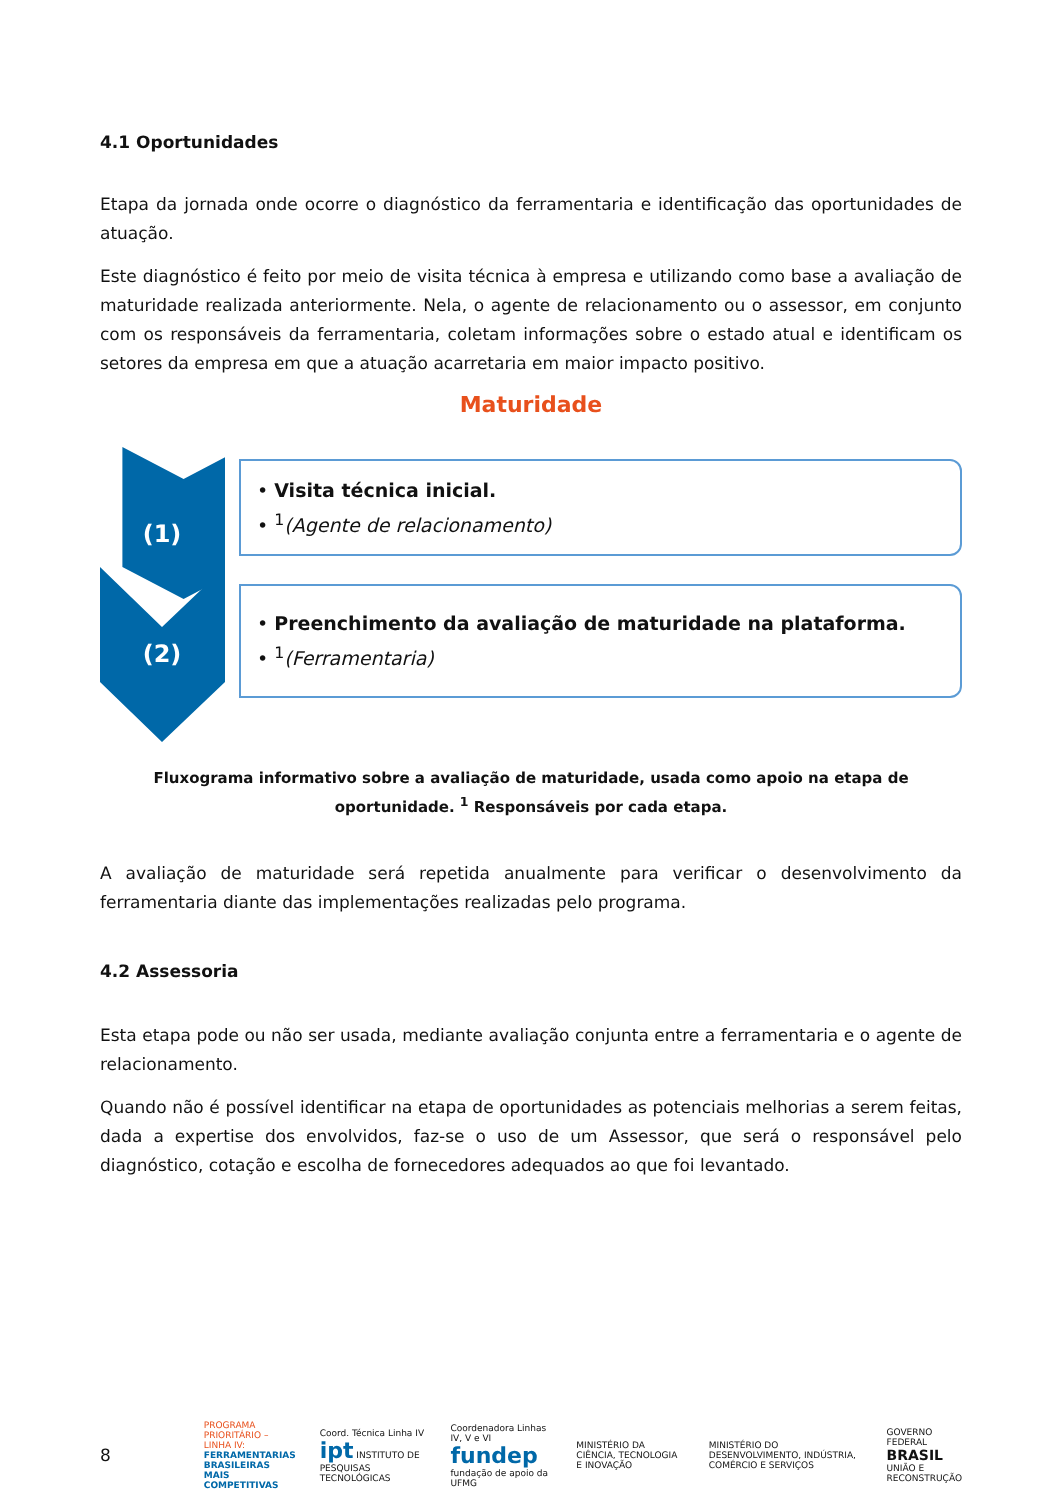4.1 Oportunidades
Etapa da jornada onde ocorre o diagnóstico da ferramentaria e identificação das oportunidades de atuação.
Este diagnóstico é feito por meio de visita técnica à empresa e utilizando como base a avaliação de maturidade realizada anteriormente. Nela, o agente de relacionamento ou o assessor, em conjunto com os responsáveis da ferramentaria, coletam informações sobre o estado atual e identificam os setores da empresa em que a atuação acarretaria em maior impacto positivo.
Maturidade
(1)
(2)
• Visita técnica inicial.
• <sup>1</sup>(Agente de relacionamento)
• Preenchimento da avaliação de maturidade na plataforma.
• <sup>1</sup>(Ferramentaria)
Fluxograma informativo sobre a avaliação de maturidade, usada como apoio na etapa de oportunidade. <sup>1</sup> Responsáveis por cada etapa.
A avaliação de maturidade será repetida anualmente para verificar o desenvolvimento da ferramentaria diante das implementações realizadas pelo programa.
4.2 Assessoria
Esta etapa pode ou não ser usada, mediante avaliação conjunta entre a ferramentaria e o agente de relacionamento.
Quando não é possível identificar na etapa de oportunidades as potenciais melhorias a serem feitas, dada a expertise dos envolvidos, faz-se o uso de um Assessor, que será o responsável pelo diagnóstico, cotação e escolha de fornecedores adequados ao que foi levantado.
8 PROGRAMA PRIORITÁRIO – LINHA IV:
FERRAMENTARIAS BRASILEIRAS
MAIS COMPETITIVAS Coord. Técnica Linha IV
ipt INSTITUTO DE PESQUISAS TECNOLÓGICAS Coordenadora Linhas IV, V e VI
fundep fundação de apoio da UFMG MINISTÉRIO DA CIÊNCIA, TECNOLOGIA E INOVAÇÃO MINISTÉRIO DO DESENVOLVIMENTO, INDÚSTRIA, COMÉRCIO E SERVIÇOS GOVERNO FEDERAL
BRASIL
UNIÃO E RECONSTRUÇÃO